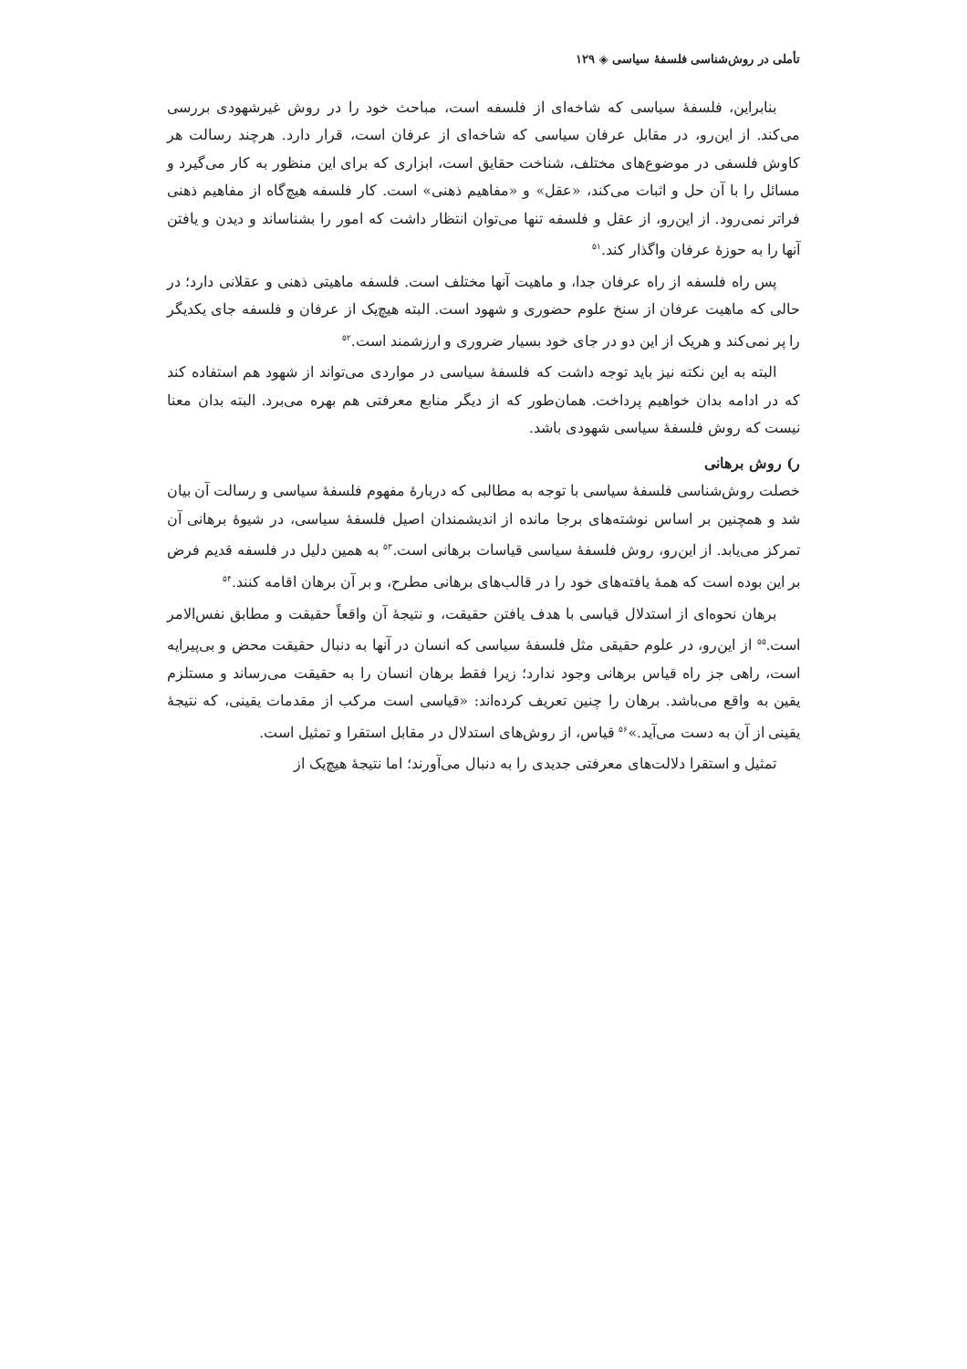تأملی در روش‌شناسی فلسفهٔ سیاسی ◈ ۱۲۹
بنابراین، فلسفهٔ سیاسی که شاخه‌ای از فلسفه است، مباحث خود را در روش غیرشهودی بررسی می‌کند. از این‌رو، در مقابل عرفان سیاسی که شاخه‌ای از عرفان است، قرار دارد. هرچند رسالت هر کاوش فلسفی در موضوع‌های مختلف، شناخت حقایق است، ابزاری که برای این منظور به کار می‌گیرد و مسائل را با آن حل و اثبات می‌کند، «عقل» و «مفاهیم ذهنی» است. کار فلسفه هیچ‌گاه از مفاهیم ذهنی فراتر نمی‌رود. از این‌رو، از عقل و فلسفه تنها می‌توان انتظار داشت که امور را بشناساند و دیدن و یافتن آنها را به حوزهٔ عرفان واگذار کند.<sup>۵۱</sup>
پس راه فلسفه از راه عرفان جدا، و ماهیت آنها مختلف است. فلسفه ماهیتی ذهنی و عقلانی دارد؛ در حالی که ماهیت عرفان از سنخ علوم حضوری و شهود است. البته هیچ‌یک از عرفان و فلسفه جای یکدیگر را پر نمی‌کند و هریک از این دو در جای خود بسیار ضروری و ارزشمند است.<sup>۵۲</sup>
البته به این نکته نیز باید توجه داشت که فلسفهٔ سیاسی در مواردی می‌تواند از شهود هم استفاده کند که در ادامه بدان خواهیم پرداخت. همان‌طور که از دیگر منابع معرفتی هم بهره می‌برد. البته بدان معنا نیست که روش فلسفهٔ سیاسی شهودی باشد.
ر) روش برهانی
خصلت روش‌شناسی فلسفهٔ سیاسی با توجه به مطالبی که دربارهٔ مفهوم فلسفهٔ سیاسی و رسالت آن بیان شد و همچنین بر اساس نوشته‌های برجا مانده از اندیشمندان اصیل فلسفهٔ سیاسی، در شیوهٔ برهانی آن تمرکز می‌یابد. از این‌رو، روش فلسفهٔ سیاسی قیاسات برهانی است.<sup>۵۳</sup> به همین دلیل در فلسفه قدیم فرض بر این بوده است که همهٔ یافته‌های خود را در قالب‌های برهانی مطرح، و بر آن برهان اقامه کنند.<sup>۵۴</sup>
برهان نحوه‌ای از استدلال قیاسی با هدف یافتن حقیقت، و نتیجهٔ آن واقعاً حقیقت و مطابق نفس‌الامر است.<sup>۵۵</sup> از این‌رو، در علوم حقیقی مثل فلسفهٔ سیاسی که انسان در آنها به دنبال حقیقت محض و بی‌پیرایه است، راهی جز راه قیاس برهانی وجود ندارد؛ زیرا فقط برهان انسان را به حقیقت می‌رساند و مستلزم یقین به واقع می‌باشد. برهان را چنین تعریف کرده‌اند: «قیاسی است مرکب از مقدمات یقینی، که نتیجهٔ یقینی از آن به دست می‌آید.»<sup>۵۶</sup> قیاس، از روش‌های استدلال در مقابل استقرا و تمثیل است.
تمثیل و استقرا دلالت‌های معرفتی جدیدی را به دنبال می‌آورند؛ اما نتیجهٔ هیچ‌یک از